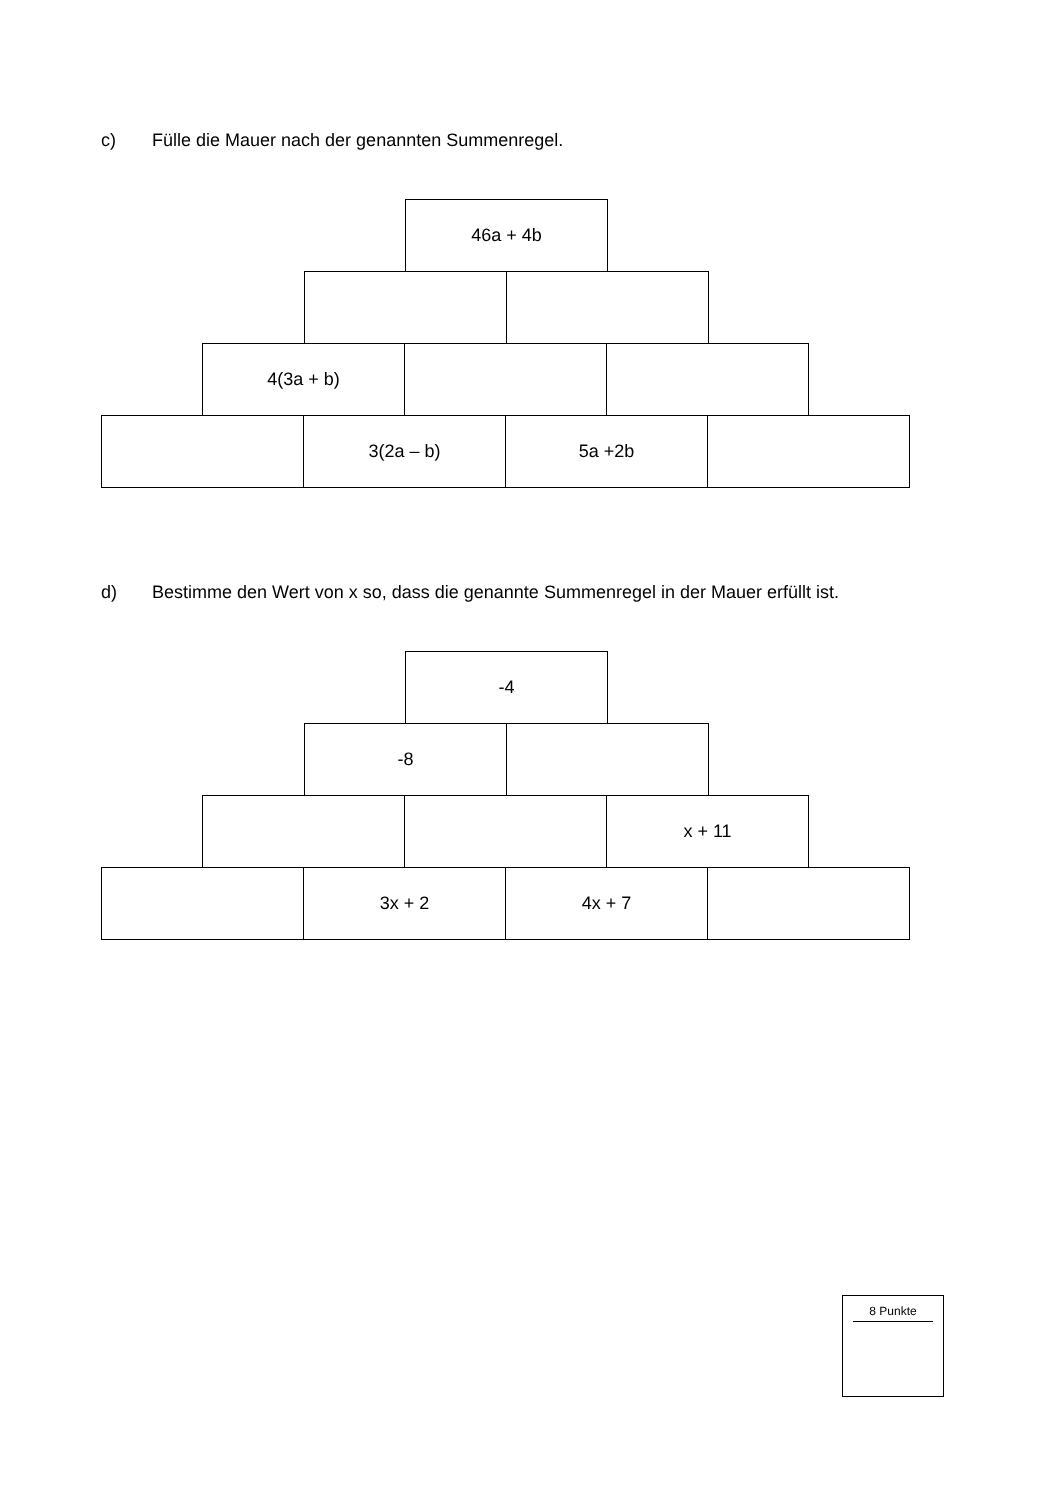c) Fülle die Mauer nach der genannten Summenregel.
46a + 4b
4(3a + b)
3(2a – b) 5a +2b
d) Bestimme den Wert von x so, dass die genannte Summenregel in der Mauer erfüllt ist.
-4
-8
x + 11
3x + 2 4x + 7
8 Punkte